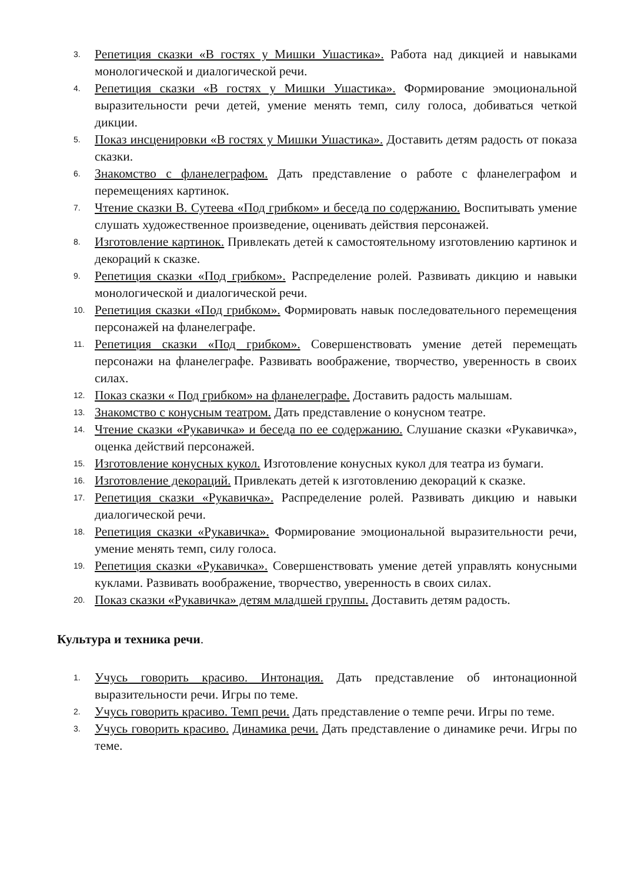3.
Репетиция сказки «В гостях у Мишки Ушастика». Работа над дикцией и навыками монологической и диалогической речи.
4.
Репетиция сказки «В гостях у Мишки Ушастика». Формирование эмоциональной выразительности речи детей, умение менять темп, силу голоса, добиваться четкой дикции.
5.
Показ инсценировки «В гостях у Мишки Ушастика». Доставить детям радость от показа сказки.
6.
Знакомство с фланелеграфом. Дать представление о работе с фланелеграфом и перемещениях картинок.
7.
Чтение сказки В. Сутеева «Под грибком» и беседа по содержанию. Воспитывать умение слушать художественное произведение, оценивать действия персонажей.
8.
Изготовление картинок. Привлекать детей к самостоятельному изготовлению картинок и декораций к сказке.
9.
Репетиция сказки «Под грибком». Распределение ролей. Развивать дикцию и навыки монологической и диалогической речи.
10.
Репетиция сказки «Под грибком». Формировать навык последовательного перемещения персонажей на фланелеграфе.
11.
Репетиция сказки «Под грибком». Совершенствовать умение детей перемещать персонажи на фланелеграфе. Развивать воображение, творчество, уверенность в своих силах.
12.
Показ сказки « Под грибком» на фланелеграфе. Доставить радость малышам.
13.
Знакомство с конусным театром. Дать представление о конусном театре.
14.
Чтение сказки «Рукавичка» и беседа по ее содержанию. Слушание сказки «Рукавичка», оценка действий персонажей.
15.
Изготовление конусных кукол. Изготовление конусных кукол для театра из бумаги.
16.
Изготовление декораций. Привлекать детей к изготовлению декораций к сказке.
17.
Репетиция сказки «Рукавичка». Распределение ролей. Развивать дикцию и навыки диалогической речи.
18.
Репетиция сказки «Рукавичка». Формирование эмоциональной выразительности речи, умение менять темп, силу голоса.
19.
Репетиция сказки «Рукавичка». Совершенствовать умение детей управлять конусными куклами. Развивать воображение, творчество, уверенность в своих силах.
20.
Показ сказки «Рукавичка» детям младшей группы. Доставить детям радость.
Культура и техника речи.
1.
Учусь говорить красиво. Интонация. Дать представление об интонационной выразительности речи. Игры по теме.
2.
Учусь говорить красиво. Темп речи. Дать представление о темпе речи. Игры по теме.
3.
Учусь говорить красиво. Динамика речи. Дать представление о динамике речи. Игры по теме.